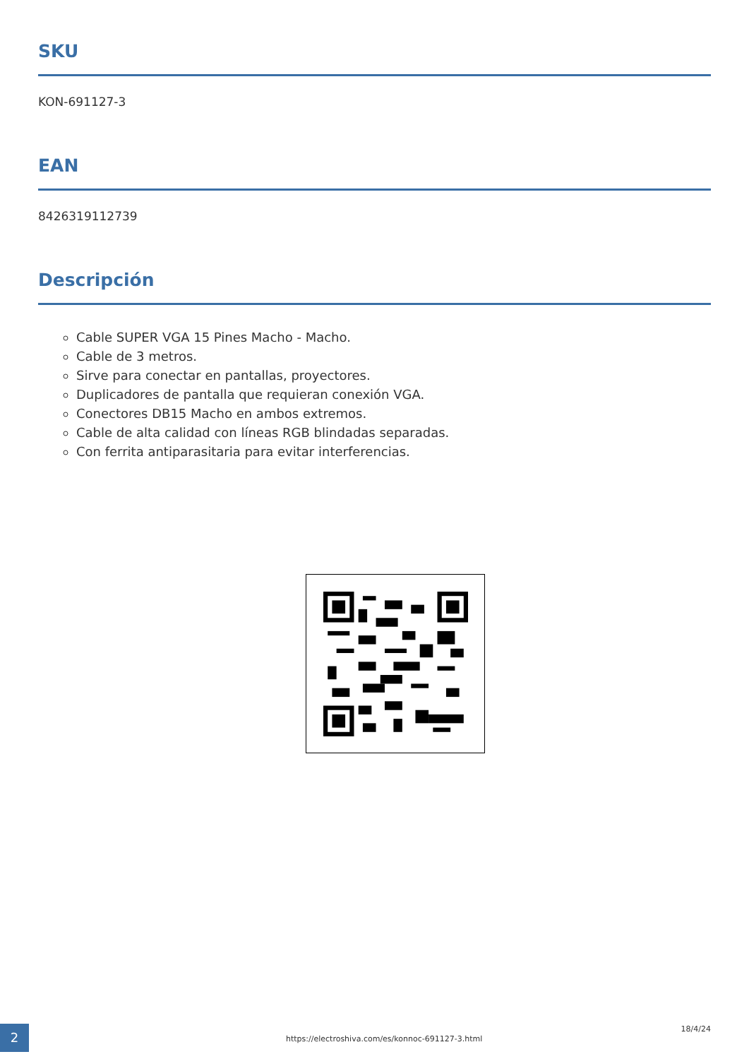SKU
KON-691127-3
EAN
8426319112739
Descripción
Cable SUPER VGA 15 Pines Macho - Macho.
Cable de 3 metros.
Sirve para conectar en pantallas, proyectores.
Duplicadores de pantalla que requieran conexión VGA.
Conectores DB15 Macho en ambos extremos.
Cable de alta calidad con líneas RGB blindadas separadas.
Con ferrita antiparasitaria para evitar interferencias.
2
https://electroshiva.com/es/konnoc-691127-3.html
18/4/24